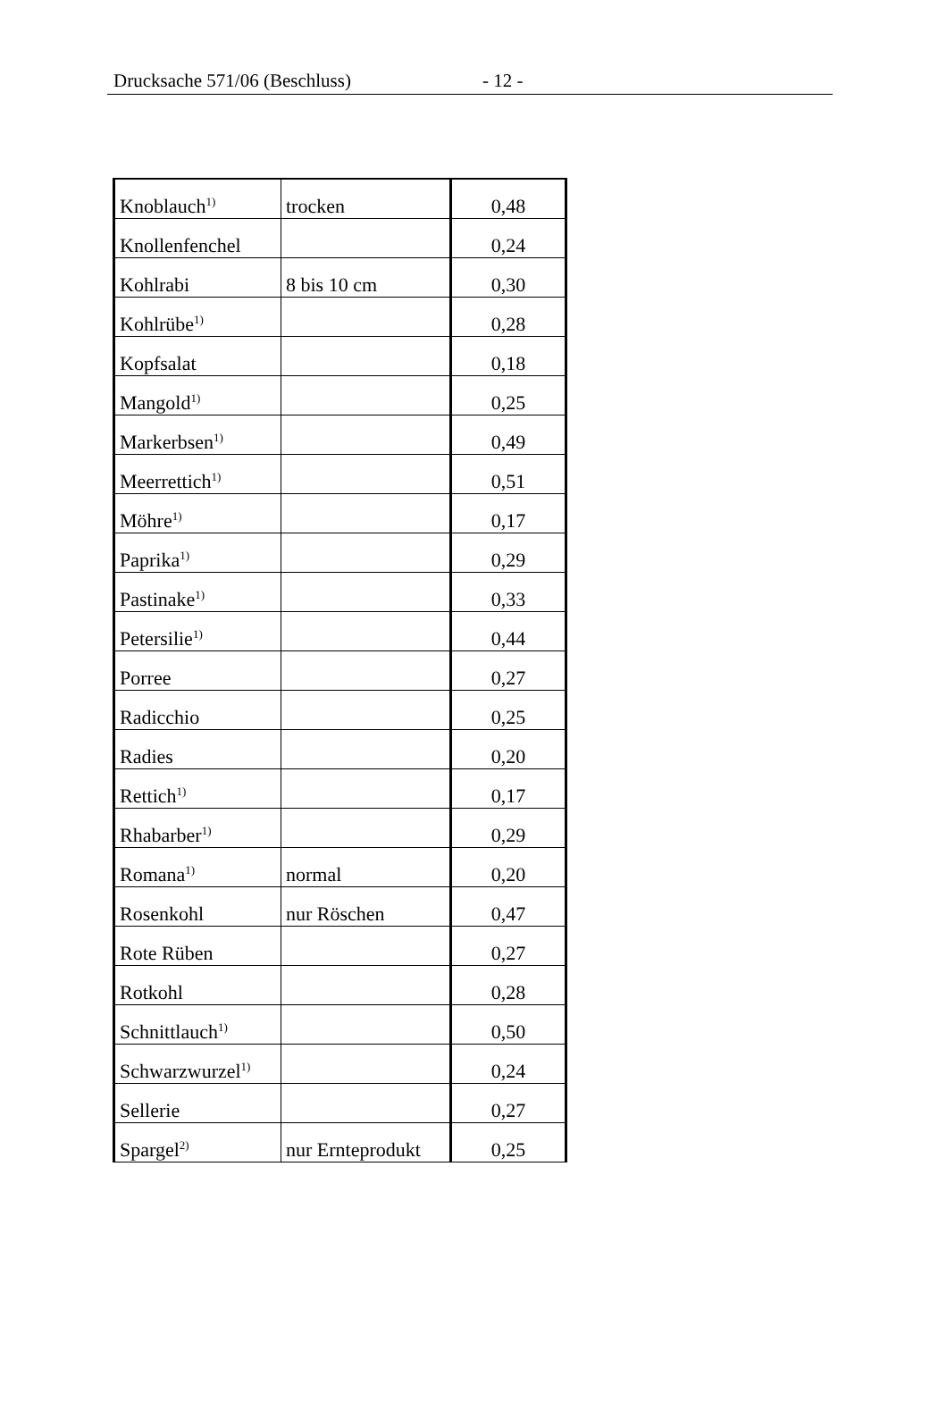Drucksache 571/06 (Beschluss) - 12 -
| Knoblauch<sup>1)</sup> | trocken | 0,48 |
| Knollenfenchel | | 0,24 |
| Kohlrabi | 8 bis 10 cm | 0,30 |
| Kohlrübe<sup>1)</sup> | | 0,28 |
| Kopfsalat | | 0,18 |
| Mangold<sup>1)</sup> | | 0,25 |
| Markerbsen<sup>1)</sup> | | 0,49 |
| Meerrettich<sup>1)</sup> | | 0,51 |
| Möhre<sup>1)</sup> | | 0,17 |
| Paprika<sup>1)</sup> | | 0,29 |
| Pastinake<sup>1)</sup> | | 0,33 |
| Petersilie<sup>1)</sup> | | 0,44 |
| Porree | | 0,27 |
| Radicchio | | 0,25 |
| Radies | | 0,20 |
| Rettich<sup>1)</sup> | | 0,17 |
| Rhabarber<sup>1)</sup> | | 0,29 |
| Romana<sup>1)</sup> | normal | 0,20 |
| Rosenkohl | nur Röschen | 0,47 |
| Rote Rüben | | 0,27 |
| Rotkohl | | 0,28 |
| Schnittlauch<sup>1)</sup> | | 0,50 |
| Schwarzwurzel<sup>1)</sup> | | 0,24 |
| Sellerie | | 0,27 |
| Spargel<sup>2)</sup> | nur Ernteprodukt | 0,25 |